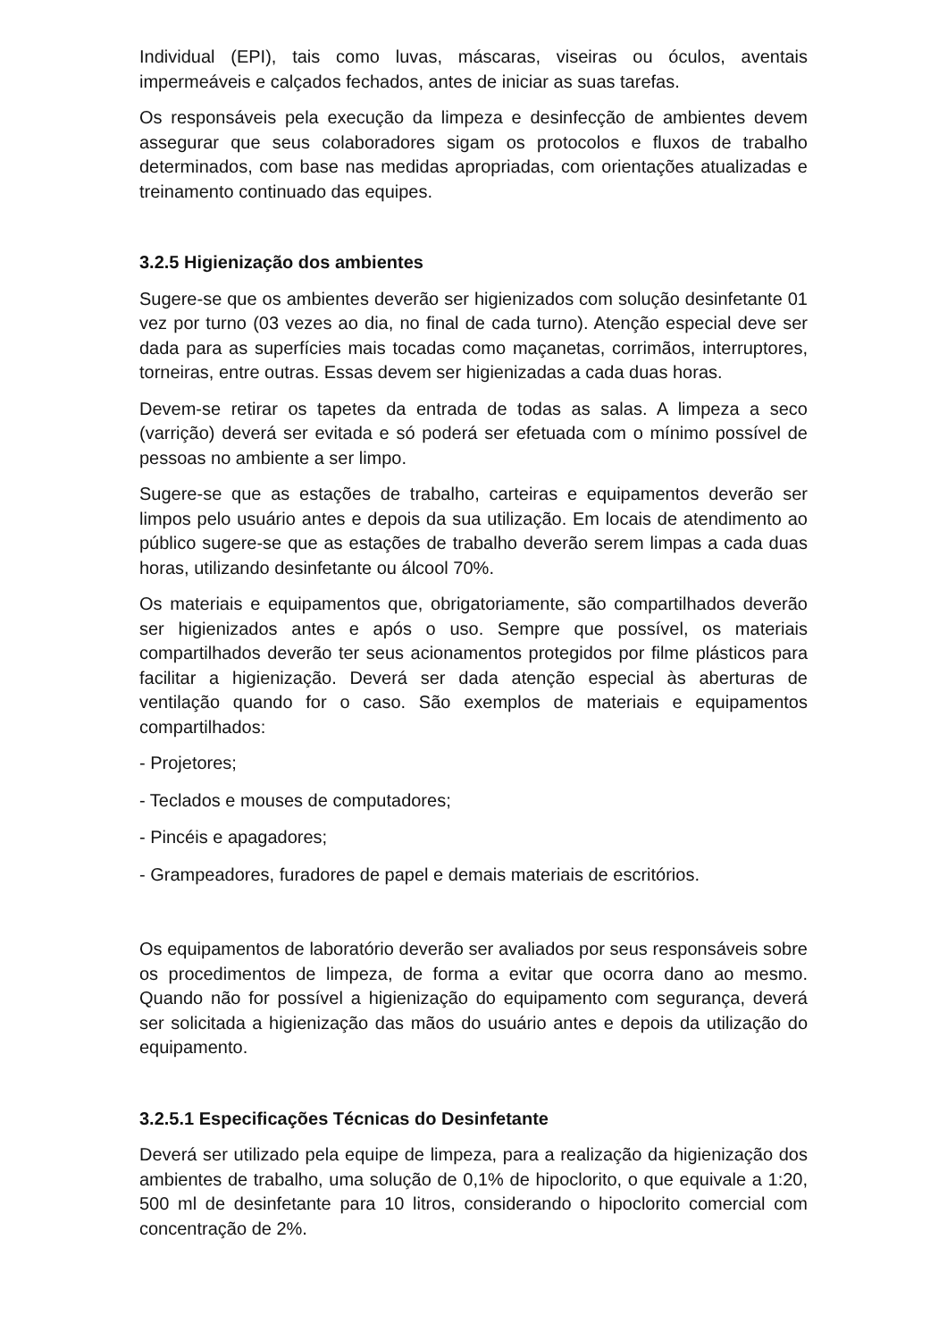Individual (EPI), tais como luvas, máscaras, viseiras ou óculos, aventais impermeáveis e calçados fechados, antes de iniciar as suas tarefas.
Os responsáveis pela execução da limpeza e desinfecção de ambientes devem assegurar que seus colaboradores sigam os protocolos e fluxos de trabalho determinados, com base nas medidas apropriadas, com orientações atualizadas e treinamento continuado das equipes.
3.2.5 Higienização dos ambientes
Sugere-se que os ambientes deverão ser higienizados com solução desinfetante 01 vez por turno (03 vezes ao dia, no final de cada turno). Atenção especial deve ser dada para as superfícies mais tocadas como maçanetas, corrimãos, interruptores, torneiras, entre outras. Essas devem ser higienizadas a cada duas horas.
Devem-se retirar os tapetes da entrada de todas as salas. A limpeza a seco (varrição) deverá ser evitada e só poderá ser efetuada com o mínimo possível de pessoas no ambiente a ser limpo.
Sugere-se que as estações de trabalho, carteiras e equipamentos deverão ser limpos pelo usuário antes e depois da sua utilização. Em locais de atendimento ao público sugere-se que as estações de trabalho deverão serem limpas a cada duas horas, utilizando desinfetante ou álcool 70%.
Os materiais e equipamentos que, obrigatoriamente, são compartilhados deverão ser higienizados antes e após o uso. Sempre que possível, os materiais compartilhados deverão ter seus acionamentos protegidos por filme plásticos para facilitar a higienização. Deverá ser dada atenção especial às aberturas de ventilação quando for o caso. São exemplos de materiais e equipamentos compartilhados:
- Projetores;
- Teclados e mouses de computadores;
- Pincéis e apagadores;
- Grampeadores, furadores de papel e demais materiais de escritórios.
Os equipamentos de laboratório deverão ser avaliados por seus responsáveis sobre os procedimentos de limpeza, de forma a evitar que ocorra dano ao mesmo. Quando não for possível a higienização do equipamento com segurança, deverá ser solicitada a higienização das mãos do usuário antes e depois da utilização do equipamento.
3.2.5.1 Especificações Técnicas do Desinfetante
Deverá ser utilizado pela equipe de limpeza, para a realização da higienização dos ambientes de trabalho, uma solução de 0,1% de hipoclorito, o que equivale a 1:20, 500 ml de desinfetante para 10 litros, considerando o hipoclorito comercial com concentração de 2%.